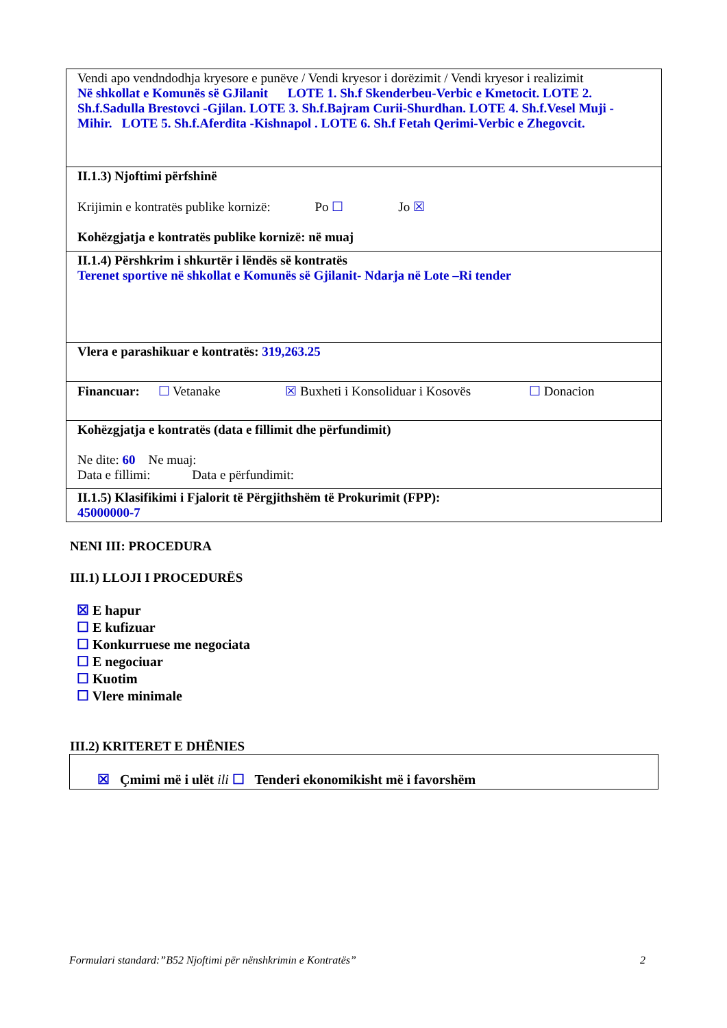| Vendi apo vendndodhja kryesore e punëve / Vendi kryesor i dorëzimit / Vendi kryesor i realizimit Në shkollat e Komunës së GJilanit LOTE 1. Sh.f Skenderbeu-Verbic e Kmetocit. LOTE 2. Sh.f.Sadulla Brestovci -Gjilan. LOTE 3. Sh.f.Bajram Curii-Shurdhan. LOTE 4. Sh.f.Vesel Muji - Mihir. LOTE 5. Sh.f.Aferdita -Kishnapol . LOTE 6. Sh.f Fetah Qerimi-Verbic e Zhegovcit. |
| II.1.3) Njoftimi përfshinë Krijimin e kontratës publike kornizë: Po ☐ Jo ☒ Kohëzgjatja e kontratës publike kornizë: në muaj |
| II.1.4) Përshkrim i shkurtër i lëndës së kontratës Terenet sportive në shkollat e Komunës së Gjilanit- Ndarja në Lote –Ri tender |
| Vlera e parashikuar e kontratës: 319,263.25 |
| Financuar: ☐ Vetanake ☒ Buxheti i Konsoliduar i Kosovës ☐ Donacion |
| Kohëzgjatja e kontratës (data e fillimit dhe përfundimit) Ne dite: 60 Ne muaj: Data e fillimi: Data e përfundimit: |
| II.1.5) Klasifikimi i Fjalorit të Përgjithshëm të Prokurimit (FPP): 45000000-7 |
NENI III: PROCEDURA
III.1) LLOJI I PROCEDURËS
☒ E hapur
☐ E kufizuar
☐ Konkurruese me negociata
☐ E negociuar
☐ Kuotim
☐ Vlere minimale
III.2) KRITERET E DHËNIES
☒ Çmimi më i ulët ili ☐ Tenderi ekonomikisht më i favorshëm
Formulari standard:”B52 Njoftimi për nënshkrimin e Kontratës” 2